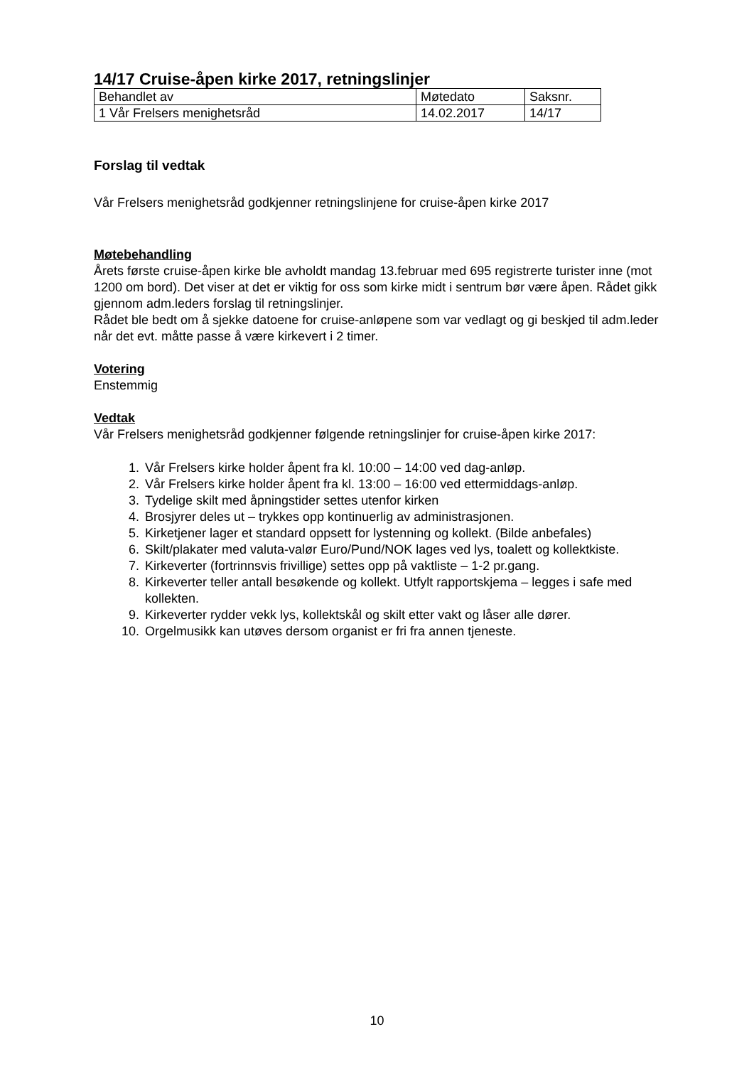14/17 Cruise-åpen kirke 2017, retningslinjer
| Behandlet av | Møtedato | Saksnr. |
| 1 Vår Frelsers menighetsråd | 14.02.2017 | 14/17 |
Forslag til vedtak
Vår Frelsers menighetsråd godkjenner retningslinjene for cruise-åpen kirke 2017
Møtebehandling
Årets første cruise-åpen kirke ble avholdt mandag 13.februar med 695 registrerte turister inne (mot 1200 om bord). Det viser at det er viktig for oss som kirke midt i sentrum bør være åpen. Rådet gikk gjennom adm.leders forslag til retningslinjer.
Rådet ble bedt om å sjekke datoene for cruise-anløpene som var vedlagt og gi beskjed til adm.leder når det evt. måtte passe å være kirkevert i 2 timer.
Votering
Enstemmig
Vedtak
Vår Frelsers menighetsråd godkjenner følgende retningslinjer for cruise-åpen kirke 2017:
1. Vår Frelsers kirke holder åpent fra kl. 10:00 – 14:00 ved dag-anløp.
2. Vår Frelsers kirke holder åpent fra kl. 13:00 – 16:00 ved ettermiddags-anløp.
3. Tydelige skilt med åpningstider settes utenfor kirken
4. Brosjyrer deles ut – trykkes opp kontinuerlig av administrasjonen.
5. Kirketjener lager et standard oppsett for lystenning og kollekt. (Bilde anbefales)
6. Skilt/plakater med valuta-valør Euro/Pund/NOK lages ved lys, toalett og kollektkiste.
7. Kirkeverter (fortrinnsvis frivillige) settes opp på vaktliste – 1-2 pr.gang.
8. Kirkeverter teller antall besøkende og kollekt. Utfylt rapportskjema – legges i safe med kollekten.
9. Kirkeverter rydder vekk lys, kollektskål og skilt etter vakt og låser alle dører.
10. Orgelmusikk kan utøves dersom organist er fri fra annen tjeneste.
10